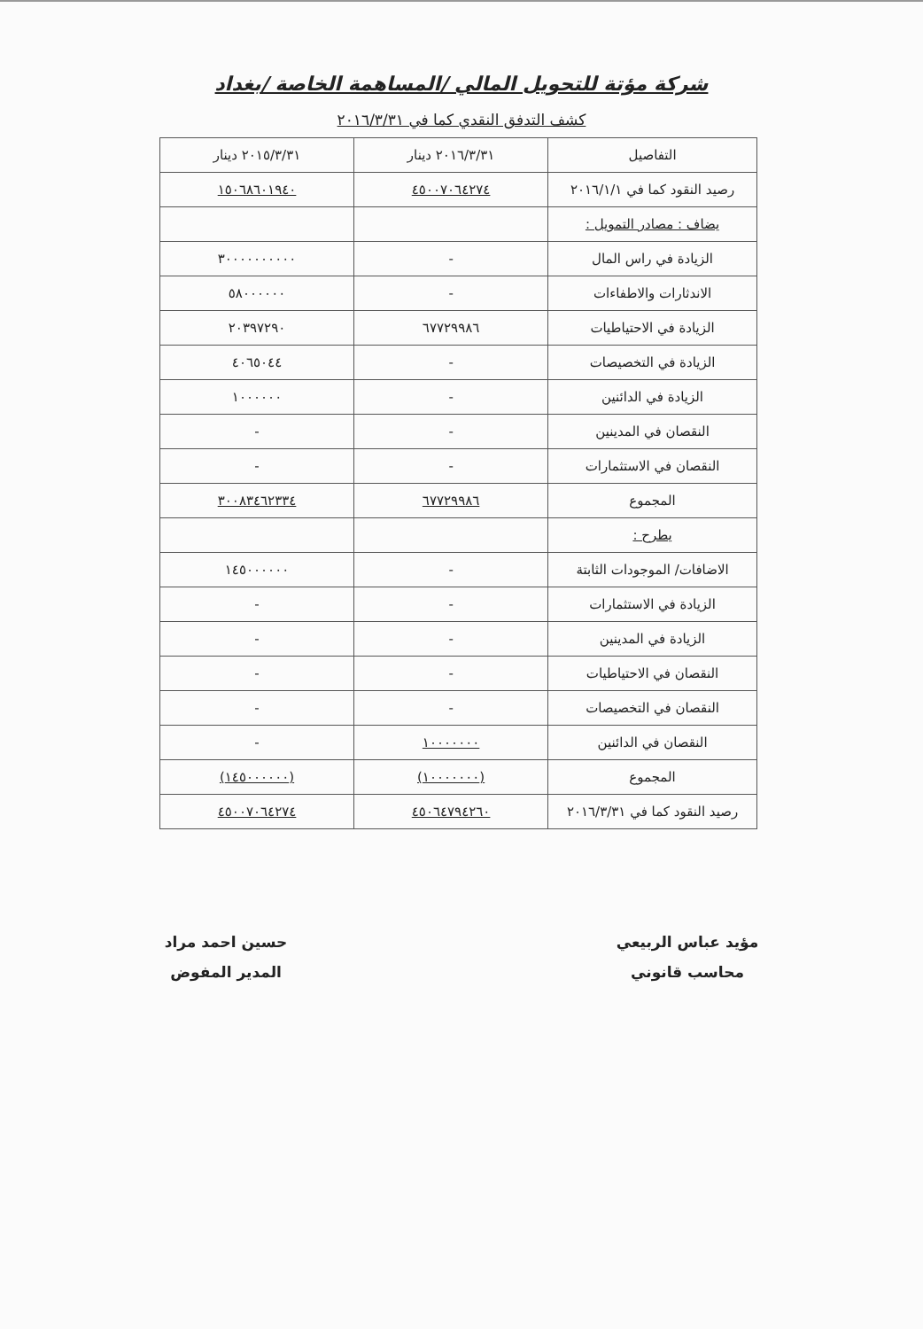شركة مؤتة للتحويل المالي /المساهمة الخاصة /بغداد
كشف التدفق النقدي كما في ٢٠١٦/٣/٣١
| التفاصيل | ٢٠١٦/٣/٣١ دينار | ٢٠١٥/٣/٣١ دينار |
| --- | --- | --- |
| رصيد النقود كما في ٢٠١٦/١/١ | ٤٥٠٠٧٠٦٤٢٧٤ | ١٥٠٦٨٦٠١٩٤٠ |
| يضاف : مصادر التمويل : | | |
| الزيادة في راس المال | - | ٣٠٠٠٠٠٠٠٠٠٠ |
| الاندثارات والاطفاءات | - | ٥٨٠٠٠٠٠٠ |
| الزيادة في الاحتياطيات | ٦٧٧٢٩٩٨٦ | ٢٠٣٩٧٢٩٠ |
| الزيادة في التخصيصات | - | ٤٠٦٥٠٤٤ |
| الزيادة في الدائنين | - | ١٠٠٠٠٠٠ |
| النقصان في المدينين | - | - |
| النقصان في الاستثمارات | - | - |
| المجموع | ٦٧٧٢٩٩٨٦ | ٣٠٠٨٣٤٦٢٣٣٤ |
| يطرح : | | |
| الاضافات/ الموجودات الثابتة | - | ١٤٥٠٠٠٠٠٠ |
| الزيادة في الاستثمارات | - | - |
| الزيادة في المدينين | - | - |
| النقصان في الاحتياطيات | - | - |
| النقصان في التخصيصات | - | - |
| النقصان في الدائنين | ١٠٠٠٠٠٠٠ | - |
| المجموع | (١٠٠٠٠٠٠٠) | (١٤٥٠٠٠٠٠٠) |
| رصيد النقود كما في ٢٠١٦/٣/٣١ | ٤٥٠٦٤٧٩٤٢٦٠ | ٤٥٠٠٧٠٦٤٢٧٤ |
مؤيد عباس الربيعي
محاسب قانوني
حسين احمد مراد
المدير المفوض